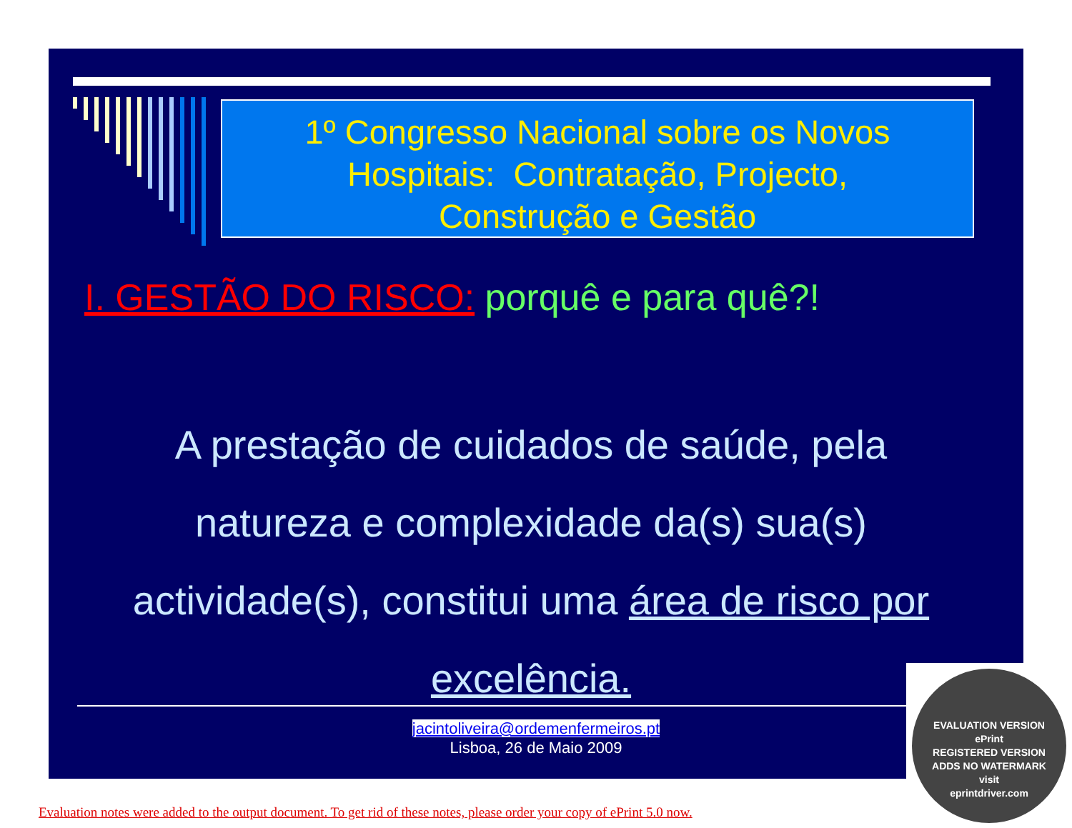1º Congresso Nacional sobre os Novos
Hospitais: Contratação, Projecto,
Construção e Gestão
I. GESTÃO DO RISCO: porquê e para quê?!
A prestação de cuidados de saúde, pela natureza e complexidade da(s) sua(s) actividade(s), constitui uma área de risco por excelência.
jacintoliveira@ordemenfermeiros.pt
Lisboa, 26 de Maio 2009
EVALUATION VERSION
ePrint
REGISTERED VERSION
ADDS NO WATERMARK
visit
eprintdriver.com
Evaluation notes were added to the output document. To get rid of these notes, please order your copy of ePrint 5.0 now.